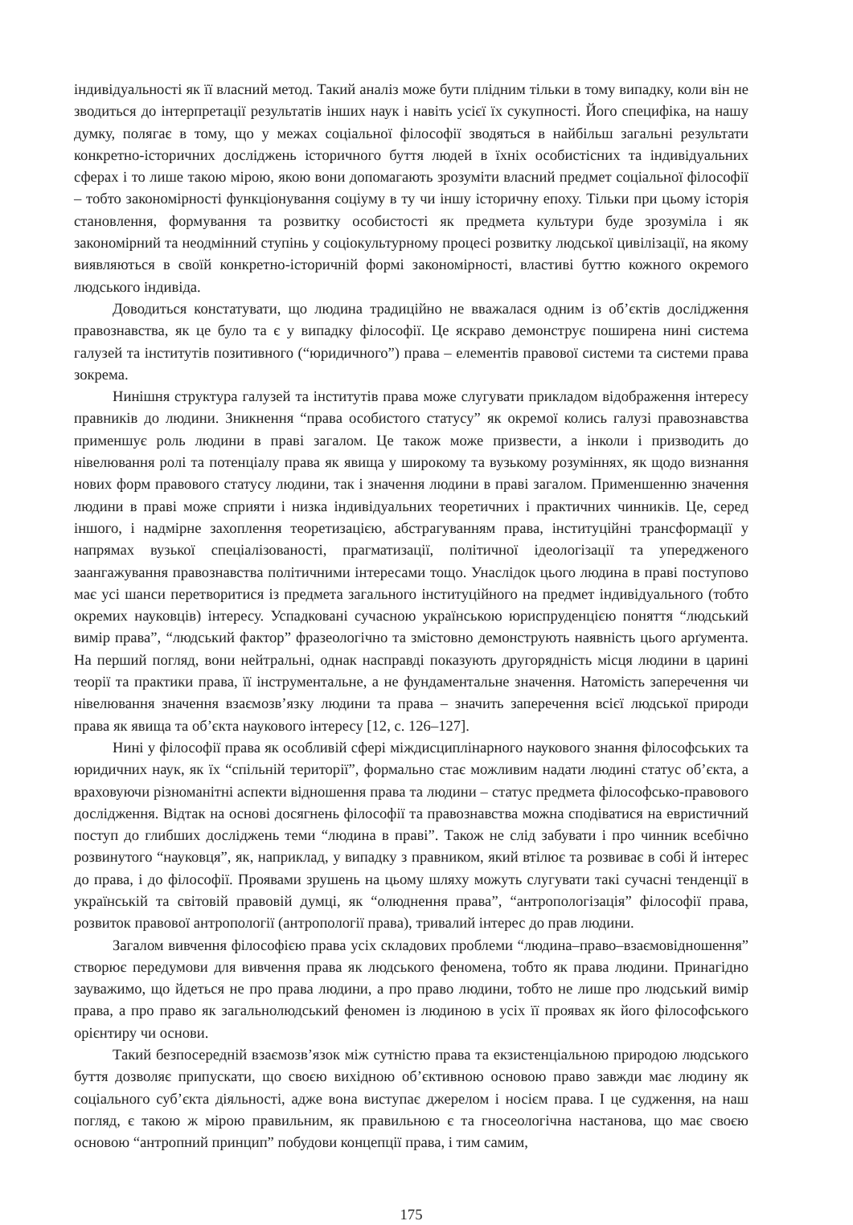індивідуальності як її власний метод. Такий аналіз може бути плідним тільки в тому випадку, коли він не зводиться до інтерпретації результатів інших наук і навіть усієї їх сукупності. Його специфіка, на нашу думку, полягає в тому, що у межах соціальної філософії зводяться в найбільш загальні результати конкретно-історичних досліджень історичного буття людей в їхніх особистісних та індивідуальних сферах і то лише такою мірою, якою вони допомагають зрозуміти власний предмет соціальної філософії – тобто закономірності функціонування соціуму в ту чи іншу історичну епоху. Тільки при цьому історія становлення, формування та розвитку особистості як предмета культури буде зрозуміла і як закономірний та неодмінний ступінь у соціокультурному процесі розвитку людської цивілізації, на якому виявляються в своїй конкретно-історичній формі закономірності, властиві буттю кожного окремого людського індивіда.
Доводиться констатувати, що людина традиційно не вважалася одним із об’єктів дослідження правознавства, як це було та є у випадку філософії. Це яскраво демонструє поширена нині система галузей та інститутів позитивного (“юридичного”) права – елементів правової системи та системи права зокрема.
Нинішня структура галузей та інститутів права може слугувати прикладом відображення інтересу правників до людини. Зникнення “права особистого статусу” як окремої колись галузі правознавства применшує роль людини в праві загалом. Це також може призвести, а інколи і призводить до нівелювання ролі та потенціалу права як явища у широкому та вузькому розуміннях, як щодо визнання нових форм правового статусу людини, так і значення людини в праві загалом. Применшенню значення людини в праві може сприяти і низка індивідуальних теоретичних і практичних чинників. Це, серед іншого, і надмірне захоплення теоретизацією, абстрагуванням права, інституційні трансформації у напрямах вузької спеціалізованості, прагматизації, політичної ідеологізації та упередженого заангажування правознавства політичними інтересами тощо. Унаслідок цього людина в праві поступово має усі шанси перетворитися із предмета загального інституційного на предмет індивідуального (тобто окремих науковців) інтересу. Успадковані сучасною українською юриспруденцією поняття “людський вимір права”, “людський фактор” фразеологічно та змістовно демонструють наявність цього арґумента. На перший погляд, вони нейтральні, однак насправді показують другорядність місця людини в царині теорії та практики права, її інструментальне, а не фундаментальне значення. Натомість заперечення чи нівелювання значення взаємозв’язку людини та права – значить заперечення всієї людської природи права як явища та об’єкта наукового інтересу [12, с. 126–127].
Нині у філософії права як особливій сфері міждисциплінарного наукового знання філософських та юридичних наук, як їх “спільній території”, формально стає можливим надати людині статус об’єкта, а враховуючи різноманітні аспекти відношення права та людини – статус предмета філософсько-правового дослідження. Відтак на основі досягнень філософії та правознавства можна сподіватися на евристичний поступ до глибших досліджень теми “людина в праві”. Також не слід забувати і про чинник всебічно розвинутого “науковця”, як, наприклад, у випадку з правником, який втілює та розвиває в собі й інтерес до права, і до філософії. Проявами зрушень на цьому шляху можуть слугувати такі сучасні тенденції в українській та світовій правовій думці, як “олюднення права”, “антропологізація” філософії права, розвиток правової антропології (антропології права), тривалий інтерес до прав людини.
Загалом вивчення філософією права усіх складових проблеми “людина–право–взаємовідношення” створює передумови для вивчення права як людського феномена, тобто як права людини. Принагідно зауважимо, що йдеться не про права людини, а про право людини, тобто не лише про людський вимір права, а про право як загальнолюдський феномен із людиною в усіх її проявах як його філософського орієнтиру чи основи.
Такий безпосередній взаємозв’язок між сутністю права та екзистенціальною природою людського буття дозволяє припускати, що своєю вихідною об’єктивною основою право завжди має людину як соціального суб’єкта діяльності, адже вона виступає джерелом і носієм права. І це судження, на наш погляд, є такою ж мірою правильним, як правильною є та гносеологічна настанова, що має своєю основою “антропний принцип” побудови концепції права, і тим самим,
175